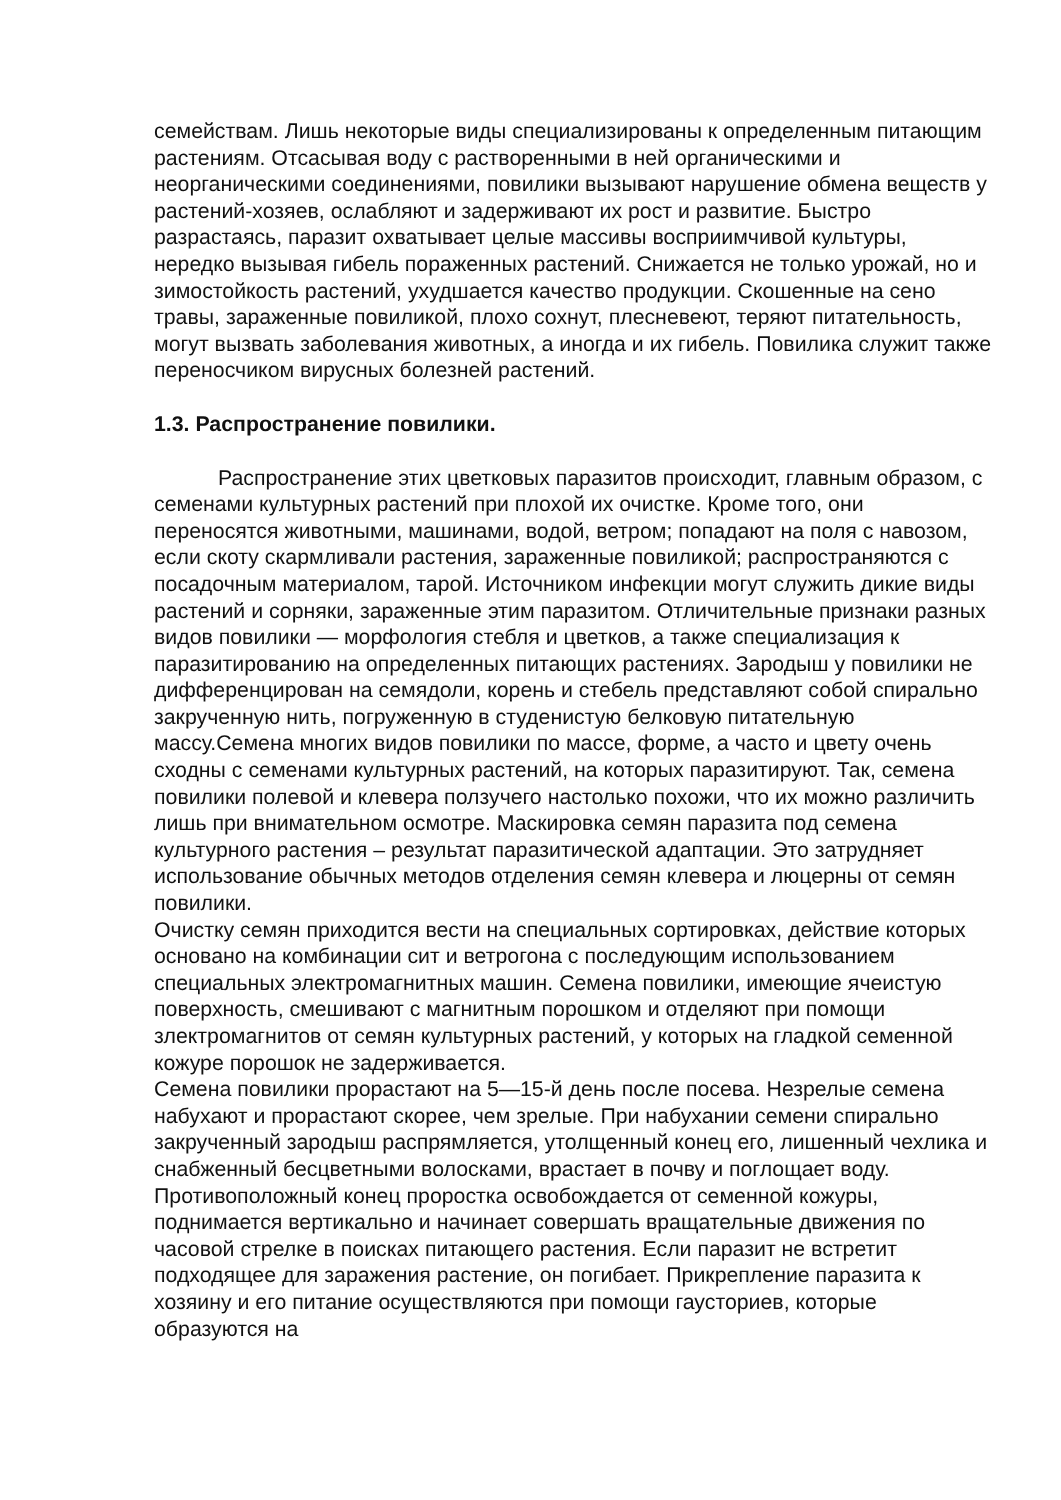семейства­м. Лишь некоторые виды специализированы к определенным питающим растениям. Отсасывая воду с растворенными в ней органическими и неорганическими соединениями, повилики вызывают нарушение обмена веществ у растений-хозяев, ослабляют и задерживают их рост и развитие. Быстро разрастаясь, паразит охватывает целые массивы восприимчивой культуры, нередко вызывая гибель пораженных растений. Снижается не только урожай, но и зимостойкость растений, ухудшается качество продукции. Скошенные на сено травы, зараженные повиликой, плохо сохнут, плесневеют, теряют питательность, могут вызвать заболевания животных, а иногда и их гибель. Повилика служит также переносчиком вирусных болезней растений.
1.3. Распространение повилики.
Распространение этих цветковых паразитов происходит, главным образом, с семенами культурных растений при плохой их очистке. Кроме того, они переносятся животными, машинами, водой, ветром; попадают на поля с навозом, если скоту скармливали растения, зараженные повиликой; распространяются с посадочным материалом, тарой. Источником инфекции могут служить дикие виды растений и сорняки, зараженные этим паразитом. Отличительные признаки разных видов повилики — морфология стебля и цветков, а также специализация к паразитированию на определенных питающих растениях. Зародыш у повилики не дифференцирован на семядоли, корень и стебель представляют собой спирально закрученную нить, погруженную в студенистую белковую питательную массу.Семена многих видов повилики по массе, форме, а часто и цвету очень сходны с семенами культурных растений, на которых паразитируют. Так, семена повилики полевой и клевера ползучего настолько похожи, что их можно различить лишь при внимательном осмотре. Маскировка семян паразита под семена культурного растения – результат паразитической адаптации. Это затрудняет использование обычных методов отделения семян клевера и люцерны от семян повилики.
Очистку семян приходится вести на специальных сортировках, действие которых основано на комбинации сит и ветрогона с последующим использованием специальных электромагнитных машин. Семена повилики, имеющие ячеистую поверхность, смешивают с магнитным порошком и отделяют при помощи злектромагнитов от семян культурных растений, у которых на гладкой семенной кожуре порошок не задерживается.
Семена повилики прорастают на 5—15-й день после посева. Незрелые семена набухают и прорастают скорее, чем зрелые. При набухании семени спирально закрученный зародыш распрямляется, утолщенный конец его, лишенный чехлика и снабженный бесцветными волосками, врастает в почву и поглощает воду. Противоположный конец проростка освобождается от семенной кожуры, поднимается вертикально и начинает совершать вращательные движения по часовой стрелке в поисках питающего растения. Если паразит не встретит подходящее для заражения растение, он погибает. Прикрепление паразита к хозяину и его питание осуществляются при помощи гаусториев, которые образуются на